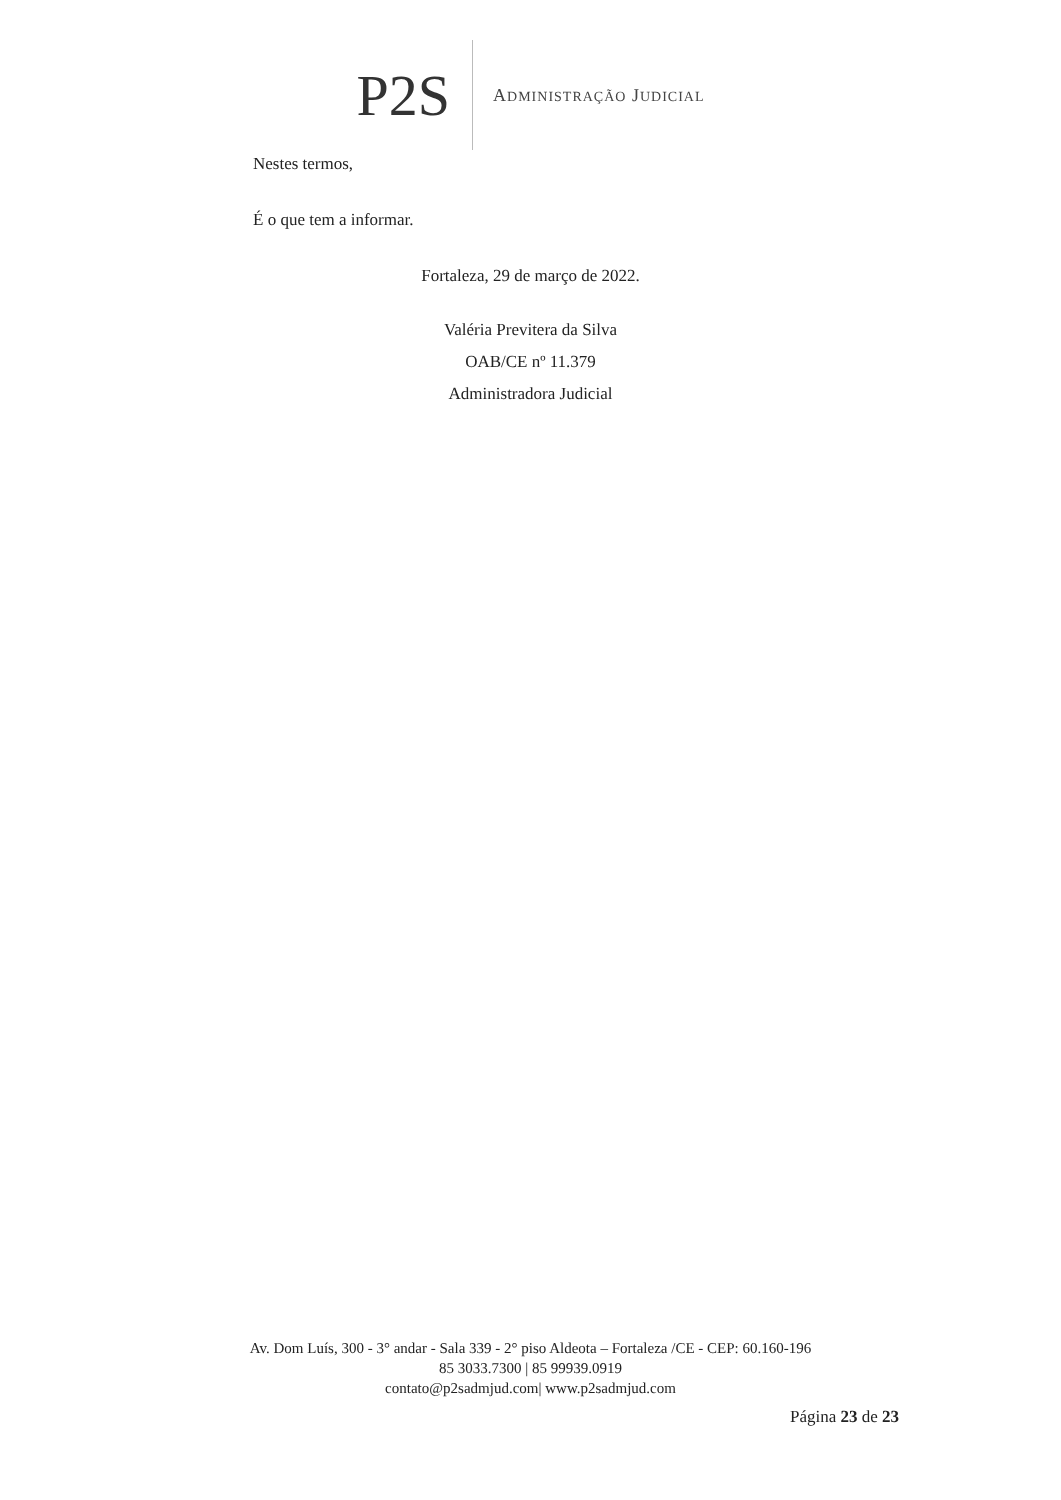P2S ADMINISTRAÇÃO JUDICIAL
Nestes termos,
É o que tem a informar.
Fortaleza, 29 de março de 2022.
Valéria Previtera da Silva
OAB/CE nº 11.379
Administradora Judicial
Av. Dom Luís, 300 - 3° andar - Sala 339 - 2° piso Aldeota – Fortaleza /CE - CEP: 60.160-196
85 3033.7300 | 85 99939.0919
contato@p2sadmjud.com| www.p2sadmjud.com
Página 23 de 23